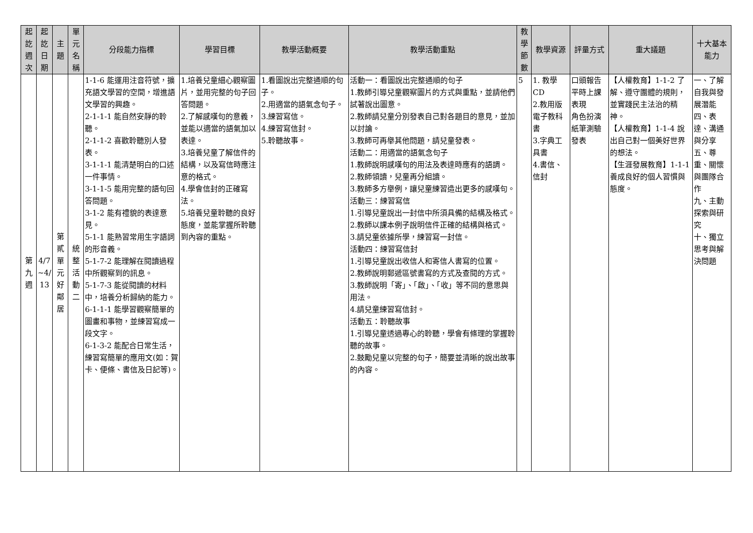| 起訖週次 | 起訖日期 | 主題 | 單元名稱 | 分段能力指標 | 學習目標 | 教學活動概要 | 教學活動重點 | 教學節數 | 教學資源 | 評量方式 | 重大議題 | 十大基本能力 |
| --- | --- | --- | --- | --- | --- | --- | --- | --- | --- | --- | --- | --- |
| 第九週 | 4/7 ~4/ 13 | 第貳單元好鄰居 | 統整活動二 | 1-1-6 能運用注音符號，擴充語文學習的空間，增進語文學習的興趣。 2-1-1-1 能自然安靜的聆聽。 2-1-1-2 喜歡聆聽別人發表。 3-1-1-1 能清楚明白的口述一件事情。 3-1-1-5 能用完整的語句回答問題。 3-1-2 能有禮貌的表達意見。 5-1-1 能熟習常用生字語詞的形音義。 5-1-7-2 能理解在閱讀過程中所觀察到的訊息。 5-1-7-3 能從閱讀的材料中，培養分析歸納的能力。 6-1-1-1 能學習觀察簡單的圖畫和事物，並練習寫成一段文字。 6-1-3-2 能配合日常生活，練習寫簡單的應用文(如：賀卡、便條、書信及日記等)。 | 1.培養兒童細心觀察圖片，並用完整的句子回答問題。 2.了解感嘆句的意義，並能以適當的語氣加以表達。 3.培養兒童了解信件的結構，以及寫信時應注意的格式。 4.學會信封的正確寫法。 5.培養兒童聆聽的良好態度，並能掌握所聆聽到內容的重點。 | 1.看圖說出完整通順的句子。 2.用適當的語氣念句子。 3.練習寫信。 4.練習寫信封。 5.聆聽故事。 | 活動一：看圖說出完整通順的句子 1.教師引導兒童觀察圖片的方式與重點，並請他們試著說出圖意。 2.教師請兒童分別發表自己對各題目的意見，並加以討論。 3.教師可再舉其他問題，請兒童發表。 活動二：用適當的語氣念句子 1.教師說明感嘆句的用法及表達時應有的語調。 2.教師領讀，兒童再分組讀。 3.教師多方舉例，讓兒童練習造出更多的感嘆句。 活動三：練習寫信 1.引導兒童說出一封信中所須具備的結構及格式。 2.教師以課本例子說明信件正確的結構與格式。 3.請兒童依據所學，練習寫一封信。 活動四：練習寫信封 1.引導兒童說出收信人和寄信人書寫的位置。 2.教師說明郵遞區號書寫的方式及查閱的方式。 3.教師說明「寄」、「啟」、「收」等不同的意思與用法。 4.請兒童練習寫信封。 活動五：聆聽故事 1.引導兒童透過專心的聆聽，學會有條理的掌握聆聽的故事。 2.鼓勵兒童以完整的句子，簡要並清晰的說出故事的內容。 | 5 | 1. 教學CD 2.教用版電子教科書 3.字典工具書 4.書信、信封 | 口頭報告 平時上課表現 角色扮演 紙筆測驗 發表 | 【人權教育】1-1-2 了解、遵守團體的規則，並實踐民主法治的精神。 【人權教育】1-1-4 說出自己對一個美好世界的想法。 【生涯發展教育】1-1-1 養成良好的個人習慣與態度。 | 一、了解自我與發展潛能 四、表達、溝通與分享 五、尊重、關懷與團隊合作 九、主動探索與研究 十、獨立思考與解決問題 |